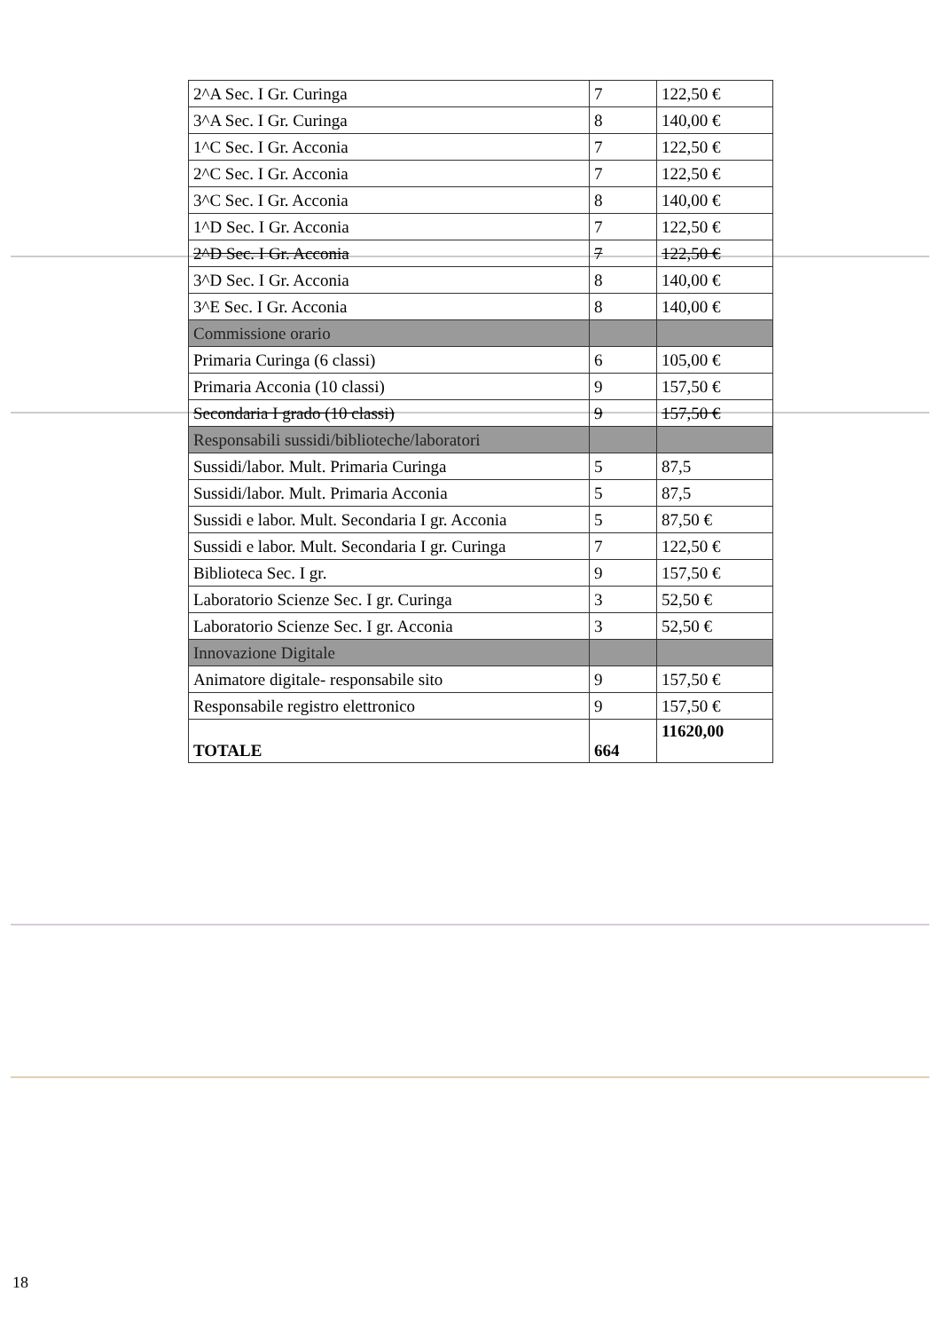| 2^A Sec. I Gr. Curinga | 7 | 122,50 € |
| 3^A Sec. I Gr. Curinga | 8 | 140,00 € |
| 1^C Sec. I Gr. Acconia | 7 | 122,50 € |
| 2^C Sec. I Gr. Acconia | 7 | 122,50 € |
| 3^C Sec. I Gr. Acconia | 8 | 140,00 € |
| 1^D Sec. I Gr. Acconia | 7 | 122,50 € |
| 2^D Sec. I Gr. Acconia | 7 | 122,50 € |
| 3^D Sec. I Gr. Acconia | 8 | 140,00 € |
| 3^E Sec. I Gr. Acconia | 8 | 140,00 € |
| Commissione orario | | |
| Primaria Curinga (6 classi) | 6 | 105,00 € |
| Primaria Acconia (10 classi) | 9 | 157,50 € |
| Secondaria I grado (10 classi) | 9 | 157,50 € |
| Responsabili sussidi/biblioteche/laboratori | | |
| Sussidi/labor. Mult. Primaria Curinga | 5 | 87,5 |
| Sussidi/labor. Mult. Primaria Acconia | 5 | 87,5 |
| Sussidi e labor. Mult. Secondaria I gr. Acconia | 5 | 87,50 € |
| Sussidi e labor. Mult. Secondaria I gr. Curinga | 7 | 122,50 € |
| Biblioteca Sec. I gr. | 9 | 157,50 € |
| Laboratorio Scienze Sec. I gr. Curinga | 3 | 52,50 € |
| Laboratorio Scienze Sec. I gr. Acconia | 3 | 52,50 € |
| Innovazione Digitale | | |
| Animatore digitale- responsabile sito | 9 | 157,50 € |
| Responsabile registro elettronico | 9 | 157,50 € |
| TOTALE | 664 | 11620,00 |
18